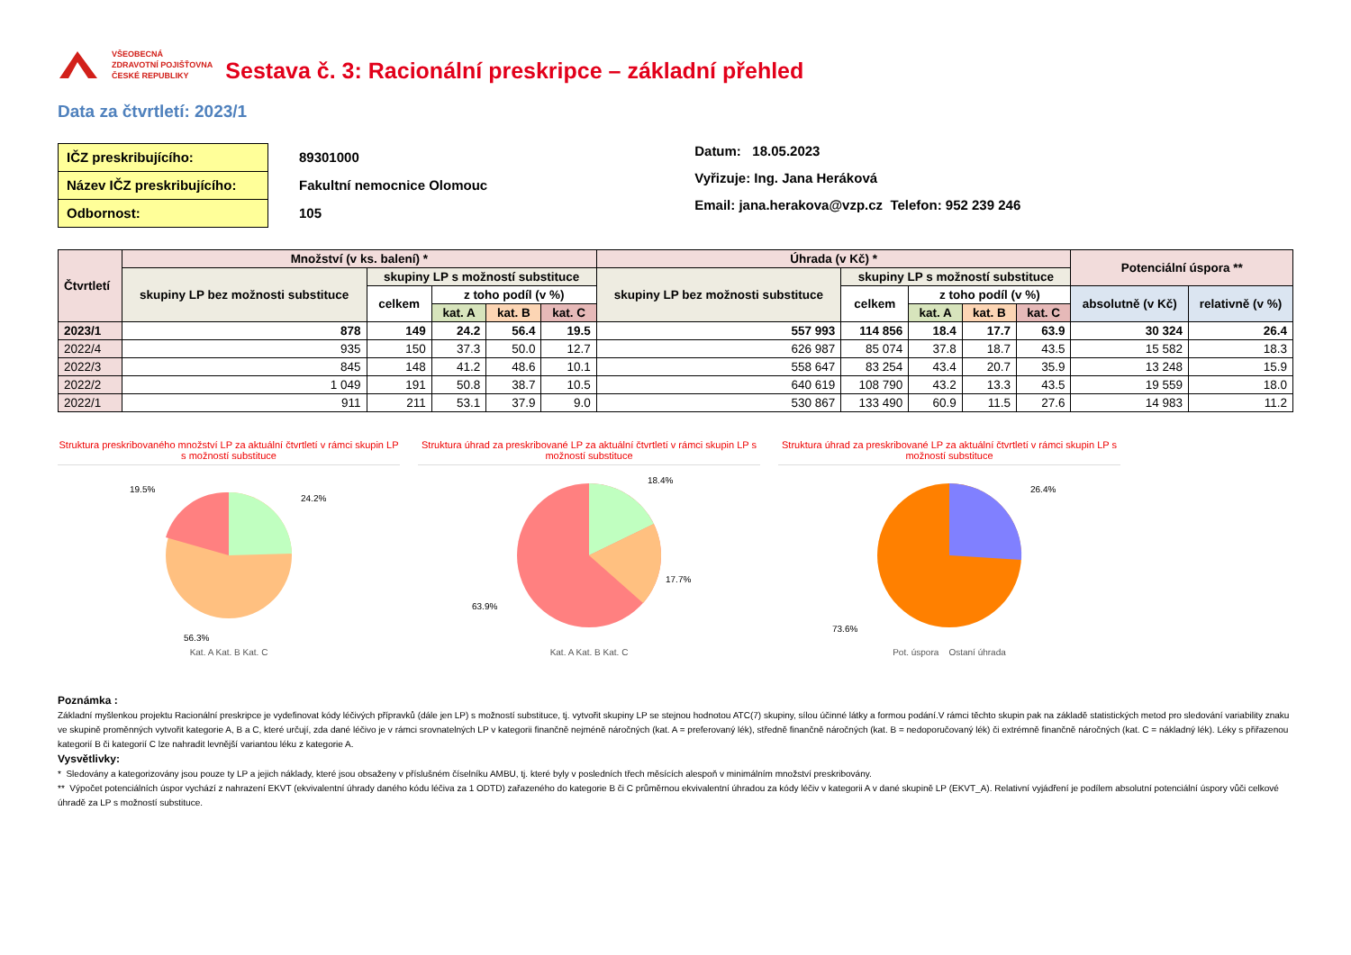VŠEOBECNÁ
ZDRAVOTNÍ POJIŠŤOVNA
ČESKÉ REPUBLIKY
Sestava č. 3: Racionální preskripce – základní přehled
Data za čtvrtletí: 2023/1
IČZ preskribujícího:
Název IČZ preskribujícího:
Odbornost:
89301000
Fakultní nemocnice Olomouc
105
Datum: 18.05.2023
Vyřizuje: Ing. Jana Heráková
Email: jana.herakova@vzp.cz Telefon: 952 239 246
| Čtvrtletí | Množství (v ks. balení) * | | | | | Úhrada (v Kč) * | | | | | Potenciální úspora ** | |
| --- | --- | --- | --- | --- | --- | --- | --- | --- | --- | --- | --- | --- |
| | skupiny LP bez možnosti substituce | skupiny LP s možností substituce | | | | skupiny LP bez možnosti substituce | skupiny LP s možností substituce | | | | | |
| | | celkem | z toho podíl (v %) | | | | celkem | z toho podíl (v %) | | | absolutně (v Kč) | relativně (v %) |
| | | | kat. A | kat. B | kat. C | | | kat. A | kat. B | kat. C | | |
| 2023/1 | 878 | 149 | 24.2 | 56.4 | 19.5 | 557 993 | 114 856 | 18.4 | 17.7 | 63.9 | 30 324 | 26.4 |
| 2022/4 | 935 | 150 | 37.3 | 50.0 | 12.7 | 626 987 | 85 074 | 37.8 | 18.7 | 43.5 | 15 582 | 18.3 |
| 2022/3 | 845 | 148 | 41.2 | 48.6 | 10.1 | 558 647 | 83 254 | 43.4 | 20.7 | 35.9 | 13 248 | 15.9 |
| 2022/2 | 1 049 | 191 | 50.8 | 38.7 | 10.5 | 640 619 | 108 790 | 43.2 | 13.3 | 43.5 | 19 559 | 18.0 |
| 2022/1 | 911 | 211 | 53.1 | 37.9 | 9.0 | 530 867 | 133 490 | 60.9 | 11.5 | 27.6 | 14 983 | 11.2 |
Struktura preskribovaného množství LP za aktuální čtvrtletí v rámci skupin LP s možností substituce
19.5%
24.2%
56.3%
Kat. A Kat. B Kat. C
Struktura úhrad za preskribované LP za aktuální čtvrtletí v rámci skupin LP s možností substituce
18.4%
17.7%
63.9%
Kat. A Kat. B Kat. C
Struktura úhrad za preskribované LP za aktuální čtvrtletí v rámci skupin LP s možností substituce
26.4%
73.6%
Pot. úspora Ostaní úhrada
Poznámka :
Základní myšlenkou projektu Racionální preskripce je vydefinovat kódy léčivých přípravků (dále jen LP) s možností substituce, tj. vytvořit skupiny LP se stejnou hodnotou ATC(7) skupiny, sílou účinné látky a formou podání.V rámci těchto skupin pak na základě statistických metod pro sledování variability znaku ve skupině proměnných vytvořit kategorie A, B a C, které určují, zda dané léčivo je v rámci srovnatelných LP v kategorii finančně nejméně náročných (kat. A = preferovaný lék), středně finančně náročných (kat. B = nedoporučovaný lék) či extrémně finančně náročných (kat. C = nákladný lék). Léky s přiřazenou kategorií B či kategorií C lze nahradit levnější variantou léku z kategorie A.
Vysvětlivky:
* Sledovány a kategorizovány jsou pouze ty LP a jejich náklady, které jsou obsaženy v příslušném číselníku AMBU, tj. které byly v posledních třech měsících alespoň v minimálním množství preskribovány.
** Výpočet potenciálních úspor vychází z nahrazení EKVT (ekvivalentní úhrady daného kódu léčiva za 1 ODTD) zařazeného do kategorie B či C průměrnou ekvivalentní úhradou za kódy léčiv v kategorii A v dané skupině LP (EKVT_A). Relativní vyjádření je podílem absolutní potenciální úspory vůči celkové úhradě za LP s možností substituce.